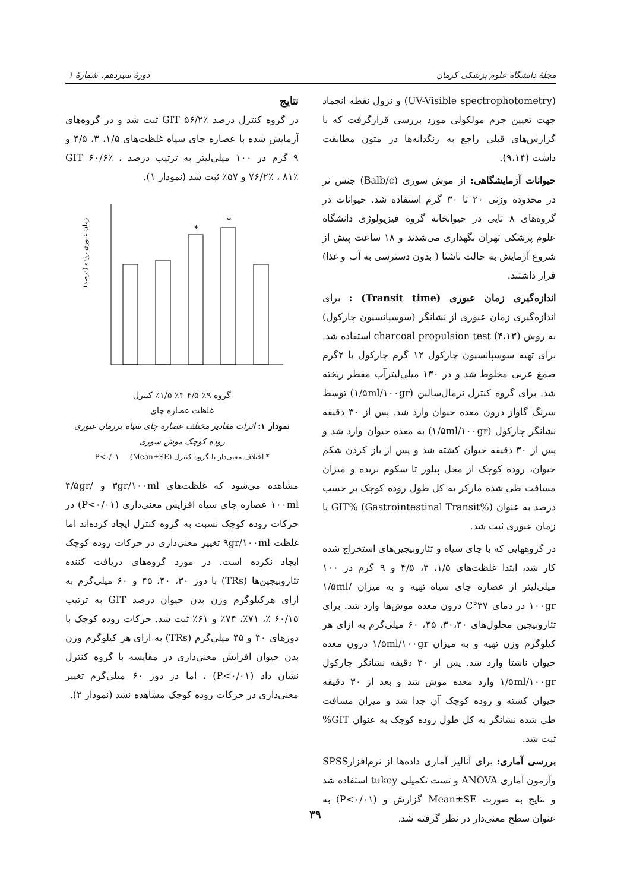مجلهٔ دانشگاه علوم پزشکی کرمان دورهٔ سیزدهم، شمارهٔ ۱
(UV-Visible spectrophotometry) و نزول نقطه انجماد جهت تعیین جرم مولکولی مورد بررسی قرارگرفت که با گزارش‌های قبلی راجع به رنگدانه‌ها در متون مطابقت داشت (۹،۱۴).
حیوانات آزمایشگاهی: از موش سوری (Balb/c) جنس نر در محدوده وزنی ۲۰ تا ۳۰ گرم استفاده شد. حیوانات در گروه‌های ۸ تایی در حیوانخانه گروه فیزیولوژی دانشگاه علوم پزشکی تهران نگهداری می‌شدند و ۱۸ ساعت پیش از شروع آزمایش به حالت ناشتا ( بدون دسترسی به آب و غذا) قرار داشتند.
اندازه‌گیری زمان عبوری (Transit time) : برای اندازه‌گیری زمان عبوری از نشانگر (سوسپانسیون چارکول) به روش charcoal propulsion test (۴،۱۳) استفاده شد. برای تهیه سوسپانسیون چارکول ۱۲ گرم چارکول با ۲گرم صمغ عربی مخلوط شد و در ۱۳۰ میلی‌لیترآب مقطر ریخته شد. برای گروه کنترل نرمال‌سالین (۱/۵ml/۱۰۰gr) توسط سرنگ گاواژ درون معده حیوان وارد شد. پس از ۳۰ دقیقه نشانگر چارکول (۱/۵ml/۱۰۰gr) به معده حیوان وارد شد و پس از ۳۰ دقیقه حیوان کشته شد و پس از باز کردن شکم حیوان، روده کوچک از محل پیلور تا سکوم بریده و میزان مسافت طی شده مارکر به کل طول روده کوچک بر حسب درصد به عنوان GIT% (Gastrointestinal Transit%) یا زمان عبوری ثبت شد.
در گروههایی که با چای سیاه و تئاروبیجین‌های استخراج شده کار شد، ابتدا غلظت‌های ۱/۵، ۳، ۴/۵ و ۹ گرم در ۱۰۰ میلی‌لیتر از عصاره چای سیاه تهیه و به میزان ۱/۵ml/۱۰۰gr در دمای ۳۷°C درون معده موش‌ها وارد شد. برای تئاروبیجین محلول‌های ۳۰،۴۰، ۴۵، ۶۰ میلی‌گرم به ازای هر کیلوگرم وزن تهیه و به میزان ۱/۵ml/۱۰۰gr درون معده حیوان ناشتا وارد شد. پس از ۳۰ دقیقه نشانگر چارکول ۱/۵ml/۱۰۰gr وارد معده موش شد و بعد از ۳۰ دقیقه حیوان کشته و روده کوچک آن جدا شد و میزان مسافت طی شده نشانگر به کل طول روده کوچک به عنوان GIT% ثبت شد.
بررسی آماری: برای آنالیز آماری داده‌ها از نرم‌افزارSPSS وآزمون آماری ANOVA و تست تکمیلی tukey استفاده شد و نتایج به صورت Mean±SE گزارش و (P<۰/۰۱) به عنوان سطح معنی‌دار در نظر گرفته شد.
نتایج
در گروه کنترل درصد GIT ۵۶/۲٪ ثبت شد و در گروه‌های آزمایش شده با عصاره چای سیاه غلظت‌های ۱/۵، ۳، ۴/۵ و ۹ گرم در ۱۰۰ میلی‌لیتر به ترتیب درصد GIT ۶۰/۶٪ ، ۷۶/۲٪ ، ۸۱٪ و ۵۷٪ ثبت شد (نمودار ۱).
*
*
زمان عبوری روده (درصد)
گروه ۹٪ ۴/۵ ۳٪ ۱/۵٪ کنترل
غلظت عصاره چای
نمودار ۱: اثرات مقادیر مختلف عصاره چای سیاه برزمان عبوری روده کوچک موش سوری
* اختلاف معنی‌دار با گروه کنترل P<۰/۰۱ (Mean±SE)
مشاهده می‌شود که غلظت‌های ۳gr/۱۰۰ml و ۴/۵gr/۱۰۰ml عصاره چای سیاه افزایش معنی‌داری (P<۰/۰۱) در حرکات روده کوچک نسبت به گروه کنترل ایجاد کرده‌اند اما غلظت ۹gr/۱۰۰ml تغییر معنی‌داری در حرکات روده کوچک ایجاد نکرده است. در مورد گروه‌های دریافت کننده تئاروبیجین‌ها (TRs) با دوز ۳۰، ۴۰، ۴۵ و ۶۰ میلی‌گرم به ازای هرکیلوگرم وزن بدن حیوان درصد GIT به ترتیب ۶۰/۱۵ ٪، ۷۱٪، ۷۴٪ و ۶۱٪ ثبت شد. حرکات روده کوچک با دوزهای ۴۰ و ۴۵ میلی‌گرم (TRs) به ازای هر کیلوگرم وزن بدن حیوان افزایش معنی‌داری در مقایسه با گروه کنترل نشان داد (P<۰/۰۱) ، اما در دوز ۶۰ میلی‌گرم تغییر معنی‌داری در حرکات روده کوچک مشاهده نشد (نمودار ۲).
۳۹